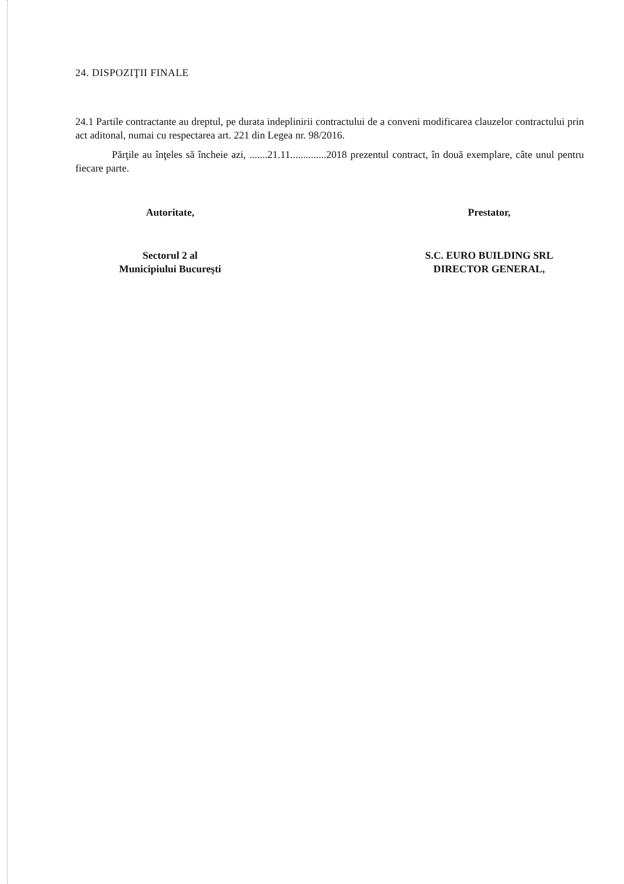24. DISPOZIŢII FINALE
24.1 Partile contractante au dreptul, pe durata indeplinirii contractului de a conveni modificarea clauzelor contractului prin act aditonal, numai cu respectarea art. 221 din Legea nr. 98/2016.
Părţile au înţeles să încheie azi, .......21.11..............2018 prezentul contract, în două exemplare, câte unul pentru fiecare parte.
Autoritate,
Sectorul 2 al
Municipiului Bucureşti
Prestator,
S.C. EURO BUILDING SRL
DIRECTOR GENERAL,